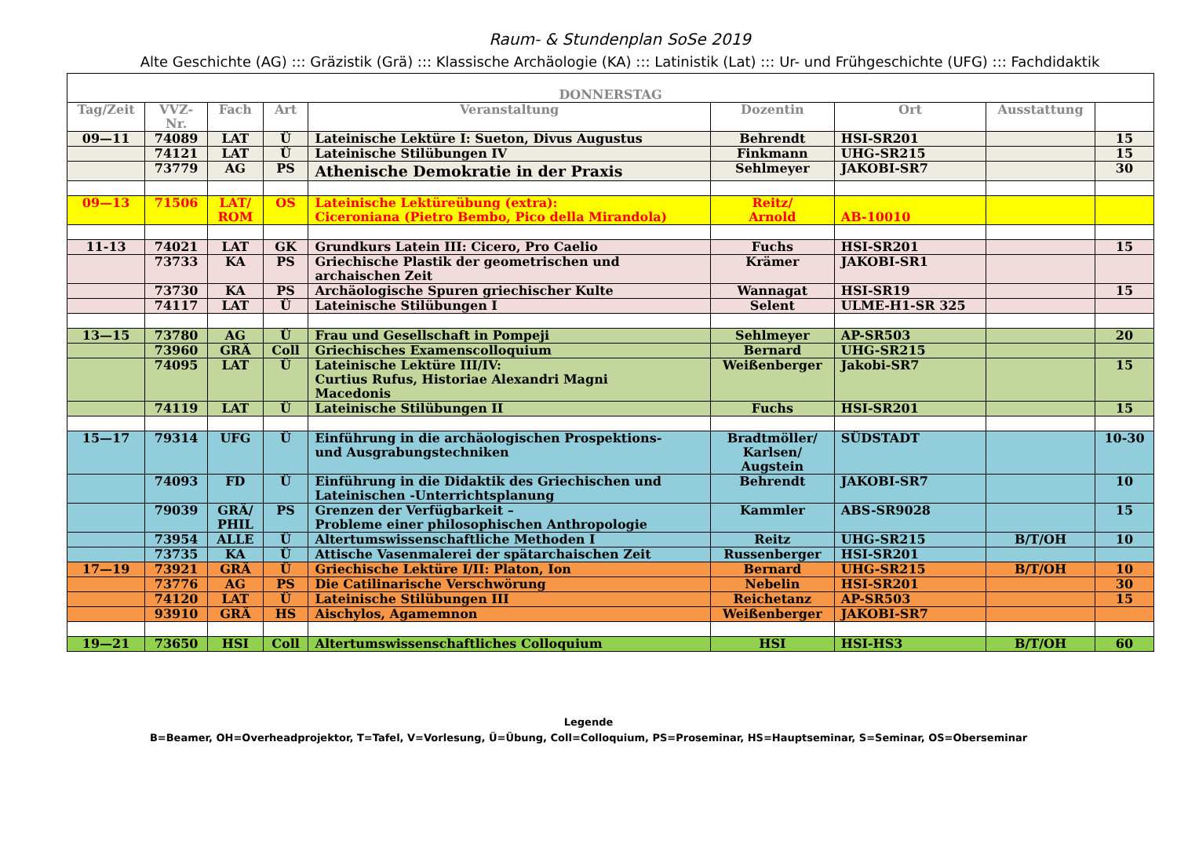Raum- & Stundenplan SoSe 2019
Alte Geschichte (AG) ::: Gräzistik (Grä) ::: Klassische Archäologie (KA) ::: Latinistik (Lat) ::: Ur- und Frühgeschichte (UFG) ::: Fachdidaktik
| DONNERSTAG | | | | | | | | |
| --- | --- | --- | --- | --- | --- | --- | --- | --- |
| Tag/Zeit | VVZ- Nr. | Fach | Art | Veranstaltung | Dozentin | Ort | Ausstattung | |
| 09—11 | 74089 | LAT | Ü | Lateinische Lektüre I: Sueton, Divus Augustus | Behrendt | HSI-SR201 | | 15 |
| | 74121 | LAT | Ü | Lateinische Stilübungen IV | Finkmann | UHG-SR215 | | 15 |
| | 73779 | AG | PS | Athenische Demokratie in der Praxis | Sehlmeyer | JAKOBI-SR7 | | 30 |
| 09—13 | 71506 | LAT/ ROM | OS | Lateinische Lektüreübung (extra): Ciceroniana (Pietro Bembo, Pico della Mirandola) | Reitz/ Arnold | AB-10010 | | |
| 11-13 | 74021 | LAT | GK | Grundkurs Latein III: Cicero, Pro Caelio | Fuchs | HSI-SR201 | | 15 |
| | 73733 | KA | PS | Griechische Plastik der geometrischen und archaischen Zeit | Krämer | JAKOBI-SR1 | | |
| | 73730 | KA | PS | Archäologische Spuren griechischer Kulte | Wannagat | HSI-SR19 | | 15 |
| | 74117 | LAT | Ü | Lateinische Stilübungen I | Selent | ULME-H1-SR 325 | | |
| 13—15 | 73780 | AG | Ü | Frau und Gesellschaft in Pompeji | Sehlmeyer | AP-SR503 | | 20 |
| | 73960 | GRÄ | Coll | Griechisches Examenscolloquium | Bernard | UHG-SR215 | | |
| | 74095 | LAT | Ü | Lateinische Lektüre III/IV: Curtius Rufus, Historiae Alexandri Magni Macedonis | Weißenberger | Jakobi-SR7 | | 15 |
| | 74119 | LAT | Ü | Lateinische Stilübungen II | Fuchs | HSI-SR201 | | 15 |
| 15—17 | 79314 | UFG | Ü | Einführung in die archäologischen Prospektions- und Ausgrabungstechniken | Bradtmöller/ Karlsen/ Augstein | SÜDSTADT | | 10-30 |
| | 74093 | FD | Ü | Einführung in die Didaktik des Griechischen und Lateinischen -Unterrichtsplanung | Behrendt | JAKOBI-SR7 | | 10 |
| | 79039 | GRÄ/ PHIL | PS | Grenzen der Verfügbarkeit – Probleme einer philosophischen Anthropologie | Kammler | ABS-SR9028 | | 15 |
| | 73954 | ALLE | Ü | Altertumswissenschaftliche Methoden I | Reitz | UHG-SR215 | B/T/OH | 10 |
| | 73735 | KA | Ü | Attische Vasenmalerei der spätarchaischen Zeit | Russenberger | HSI-SR201 | | |
| 17—19 | 73921 | GRÄ | Ü | Griechische Lektüre I/II: Platon, Ion | Bernard | UHG-SR215 | B/T/OH | 10 |
| | 73776 | AG | PS | Die Catilinarische Verschwörung | Nebelin | HSI-SR201 | | 30 |
| | 74120 | LAT | Ü | Lateinische Stilübungen III | Reichetanz | AP-SR503 | | 15 |
| | 93910 | GRÄ | HS | Aischylos, Agamemnon | Weißenberger | JAKOBI-SR7 | | |
| 19—21 | 73650 | HSI | Coll | Altertumswissenschaftliches Colloquium | HSI | HSI-HS3 | B/T/OH | 60 |
Legende
B=Beamer, OH=Overheadprojektor, T=Tafel, V=Vorlesung, Ü=Übung, Coll=Colloquium, PS=Proseminar, HS=Hauptseminar, S=Seminar, OS=Oberseminar